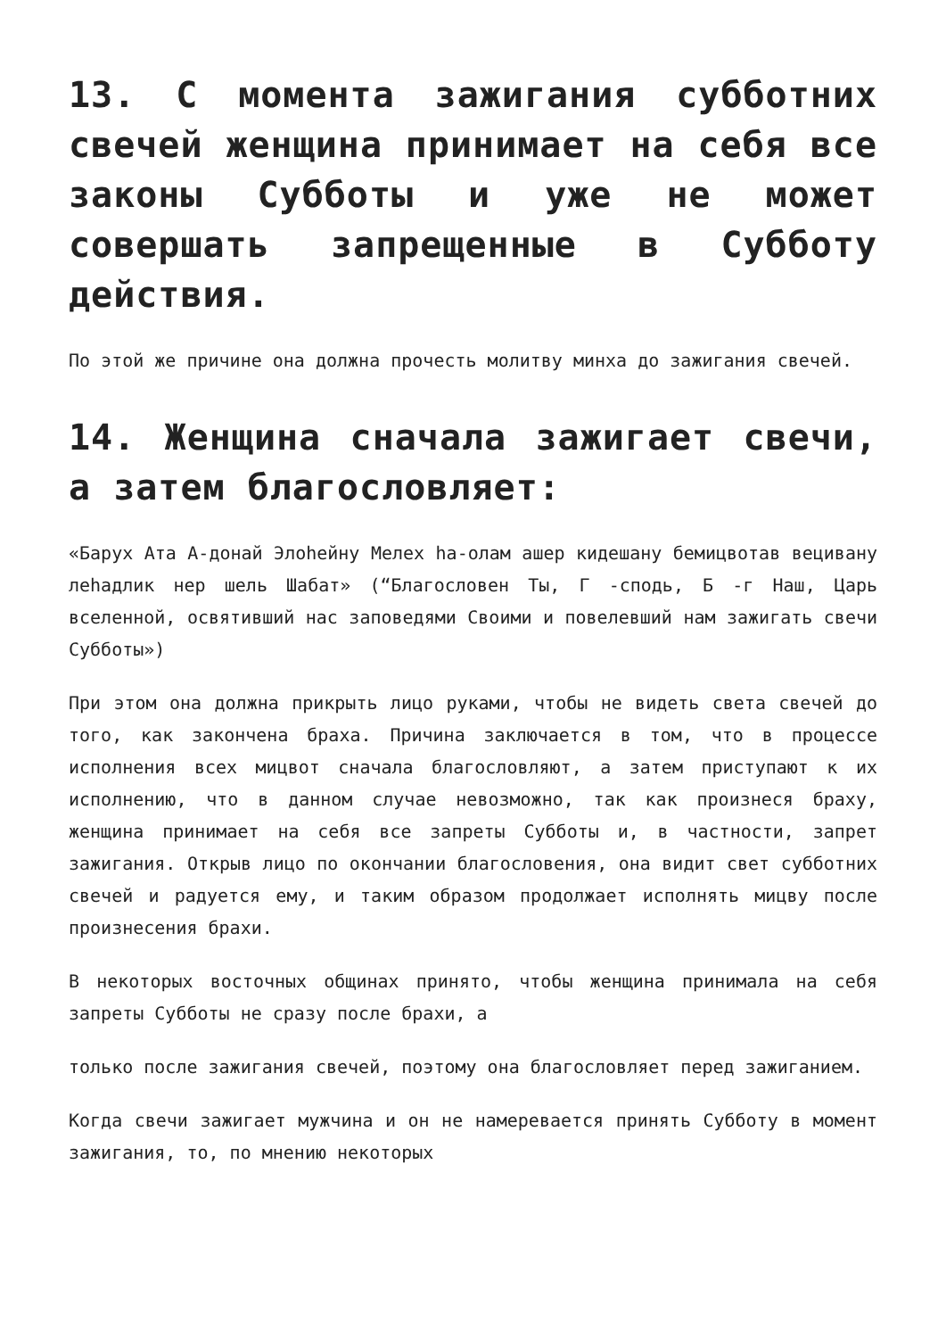13. С момента зажигания субботних свечей женщина принимает на себя все законы Субботы и уже не может совершать запрещенные в Субботу действия.
По этой же причине она должна прочесть молитву минха до зажигания свечей.
14. Женщина сначала зажигает свечи, а затем благословляет:
«Барух Ата А-донай Элоhейну Мелех hа-олам ашер кидешану бемицвотав вецивану леhадлик нер шель Шабат» (“Благословен Ты, Г -сподь, Б -г Наш, Царь вселенной, освятивший нас заповедями Своими и повелевший нам зажигать свечи Субботы»)
При этом она должна прикрыть лицо руками, чтобы не видеть света свечей до того, как закончена браха. Причина заключается в том, что в процессе исполнения всех мицвот сначала благословляют, а затем приступают к их исполнению, что в данном случае невозможно, так как произнеся браху, женщина принимает на себя все запреты Субботы и, в частности, запрет зажигания. Открыв лицо по окончании благословения, она видит свет субботних свечей и радуется ему, и таким образом продолжает исполнять мицву после произнесения брахи.
В некоторых восточных общинах принято, чтобы женщина принимала на себя запреты Субботы не сразу после брахи, а
только после зажигания свечей, поэтому она благословляет перед зажиганием.
Когда свечи зажигает мужчина и он не намеревается принять Субботу в момент зажигания, то, по мнению некоторых